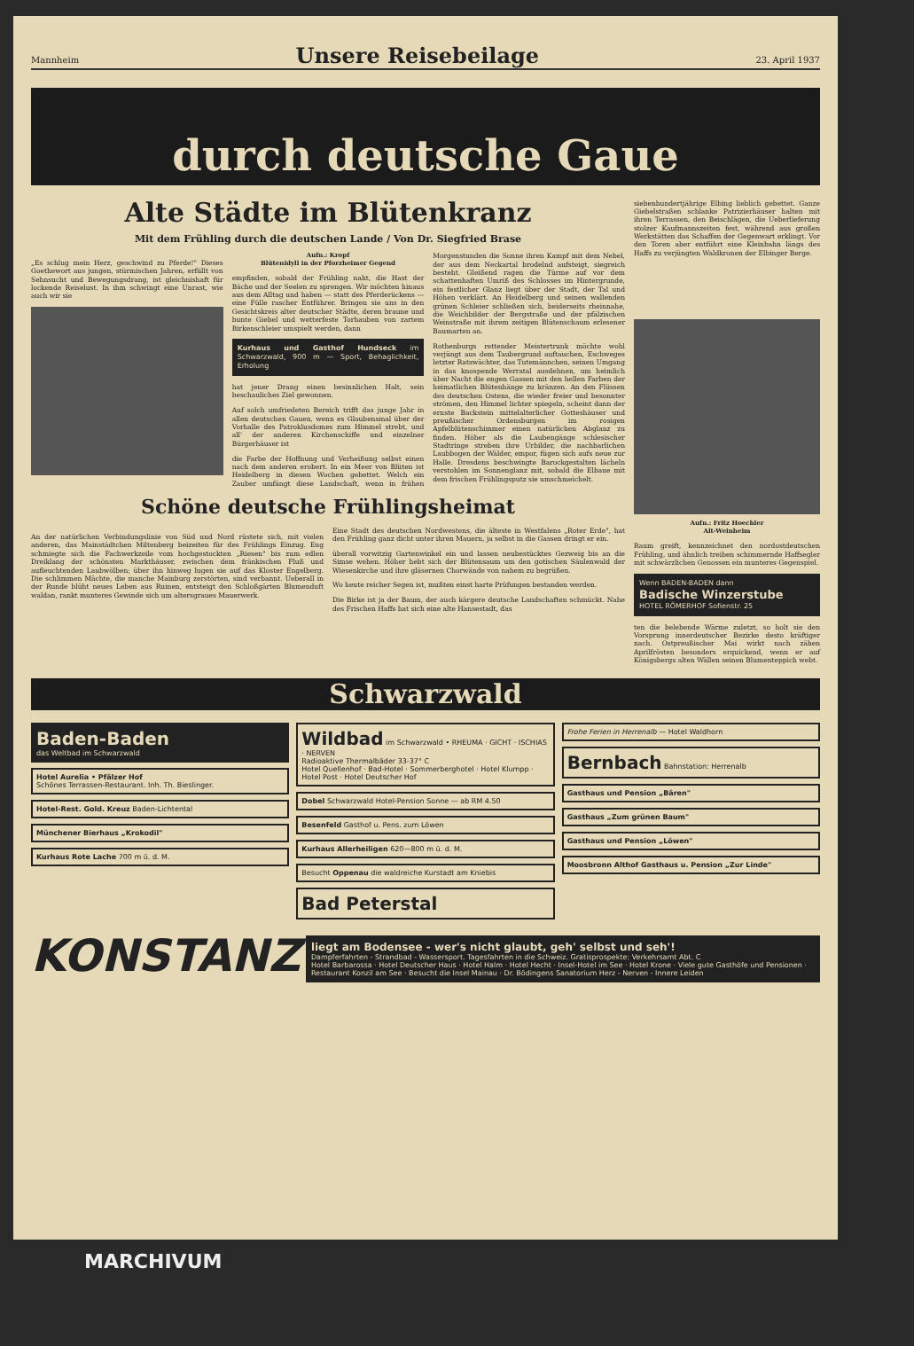Mannheim
Unsere Reisebeilage
23. April 1937
durch deutsche Gaue
Alte Städte im Blütenkranz
Mit dem Frühling durch die deutschen Lande / Von Dr. Siegfried Brase
„Es schlug mein Herz, geschwind zu Pferde!" Dieses Goethewort aus jungen, stürmischen Jahren, erfüllt von Sehnsucht und Bewegungsdrang, ist gleichnishaft für lockende Reiselust. In ihm schwingt eine Unrast, wie auch wir sie
Aufn.: Kropf
Blütenidyll in der Pforzheimer Gegend
empfinden, sobald der Frühling naht, die Hast der Bäche und der Seelen zu sprengen. Wir möchten hinaus aus dem Alltag und haben — statt des Pferderückens — eine Fülle rascher Entführer. Bringen sie uns in den Gesichtskreis alter deutscher Städte, deren braune und bunte Giebel und wetterfeste Torhauben von zartem Birkenschleier umspielt werden, dann
Kurhaus und Gasthof Hundseck im Schwarzwald, 900 m — Sport, Behaglichkeit, Erholung
hat jener Drang einen besinnlichen Halt, sein beschauliches Ziel gewonnen.
Auf solch umfriedeten Bereich trifft das junge Jahr in allen deutschen Gauen, wenn es Glaubensmal über der Vorhalle des Patroklusdomes zum Himmel strebt, und all' der anderen Kirchenschiffe und einzelner Bürgerhäuser ist
die Farbe der Hoffnung und Verheißung selbst einen nach dem anderen erobert. In ein Meer von Blüten ist Heidelberg in diesen Wochen gebettet. Welch ein Zauber umfängt diese Landschaft, wenn in frühen Morgenstunden die Sonne ihren Kampf mit dem Nebel, der aus dem Neckartal brodelnd aufsteigt, siegreich besteht. Gleißend ragen die Türme auf vor dem schattenhaften Umriß des Schlosses im Hintergrunde, ein festlicher Glanz liegt über der Stadt, der Tal und Höhen verklärt. An Heidelberg und seinen wallenden grünen Schleier schließen sich, beiderseits rheinnahe, die Weichbilder der Bergstraße und der pfälzischen Weinstraße mit ihrem zeitigen Blütenschaum erlesener Baumarten an.
Rothenburgs rettender Meistertrunk möchte wohl verjüngt aus dem Taubergrund auftauchen, Eschweges letzter Ratswächter, das Tutemännchen, seinen Umgang in das knospende Werratal ausdehnen, um heimlich über Nacht die engen Gassen mit den hellen Farben der heimatlichen Blütenhänge zu kränzen. An den Flüssen des deutschen Ostens, die wieder freier und besonnter strömen, den Himmel lichter spiegeln, scheint dann der ernste Backstein mittelalterlicher Gotteshäuser und preußischer Ordensburgen im rosigen Apfelblütenschimmer einen natürlichen Abglanz zu finden. Höher als die Laubengänge schlesischer Stadtringe streben ihre Urbilder, die nachbarlichen Laubbogen der Wälder, empor, fügen sich aufs neue zur Halle. Dresdens beschwingte Barockgestalten lächeln verstohlen im Sonnenglanz mit, sobald die Elbaue mit dem frischen Frühlingsputz sie umschmeichelt.
Schöne deutsche Frühlingsheimat
An der natürlichen Verbindungslinie von Süd und Nord rüstete sich, mit vielen anderen, das Mainstädtchen Miltenberg beizeiten für des Frühlings Einzug. Eng schmiegte sich die Fachwerkzeile vom hochgestockten „Riesen" bis zum edlen Dreiklang der schönsten Marktháuser, zwischen dem fränkischen Fluß und aufleuchtenden Laubwölben; über ihn hinweg lugen sie auf das Kloster Engelberg. Die schlimmen Mächte, die manche Mainburg zerstörten, sind verbannt. Ueberall in der Runde blüht neues Leben aus Ruinen, entsteigt den Schloßgärten Blumenduft waldan, rankt munteres Gewinde sich um altersgraues Mauerwerk.
Eine Stadt des deutschen Nordwestens, die älteste in Westfalens „Roter Erde", hat den Frühling ganz dicht unter ihren Mauern, ja selbst in die Gassen dringt er ein.
überall vorwitzig Gartenwinkel ein und lassen neubestücktes Gezweig bis an die Simse wehen. Höher hebt sich der Blütensaum um den gotischen Säulenwald der Wiesenkirche und ihre gläsernen Chorwände von nahem zu begrüßen.
Wo heute reicher Segen ist, mußten einst harte Prüfungen bestanden werden.
Die Birke ist ja der Baum, der auch kärgere deutsche Landschaften schmückt. Nahe des Frischen Haffs hat sich eine alte Hansestadt, das
siebenhundertjährige Elbing lieblich gebettet. Ganze Giebelstraßen schlanke Patrizierhäuser halten mit ihren Terrassen, den Beischlägen, die Ueberlieferung stolzer Kaufmannszeiten fest, während aus großen Werkstätten das Schaffen der Gegenwart erklingt. Vor den Toren aber entführt eine Kleinbahn längs des Haffs zu verjüngten Waldkronen der Elbinger Berge.
Aufn.: Fritz Hoechler
Alt-Weinheim
Raum greift, kennzeichnet den nordostdeutschen Frühling, und ähnlich treiben schimmernde Haffsegler mit schwärzlichen Genossen ein munteres Gegenspiel.
Wenn BADEN-BADEN dann
Badische Winzerstube
HOTEL RÖMERHOF Sofienstr. 25
ten die belebende Wärme zuletzt, so holt sie den Vorsprung innerdeutscher Bezirke desto kräftiger nach. Ostpreußischer Mai wirkt nach zähen Aprilfrösten besonders erquickend, wenn er auf Königsbergs alten Wällen seinen Blumenteppich webt.
Schwarzwald
Baden-Baden
das Weltbad im Schwarzwald
Hotel Aurelia • Pfälzer Hof
Schönes Terrassen-Restaurant. Inh. Th. Bieslinger.
Hotel-Rest. Gold. Kreuz Baden-Lichtental
Münchener Bierhaus „Krokodil"
Kurhaus Rote Lache 700 m ü. d. M.
Wildbad im Schwarzwald • RHEUMA · GICHT · ISCHIAS · NERVEN
Radioaktive Thermalbäder 33-37° C
Hotel Quellenhof · Bad-Hotel · Sommerberghotel · Hotel Klumpp · Hotel Post · Hotel Deutscher Hof
Dobel Schwarzwald Hotel-Pension Sonne — ab RM 4.50
Besenfeld Gasthof u. Pens. zum Löwen
Kurhaus Allerheiligen 620—800 m ü. d. M.
Besucht Oppenau die waldreiche Kurstadt am Kniebis
Bad Peterstal
Frohe Ferien in Herrenalb — Hotel Waldhorn
Bernbach Bahnstation: Herrenalb
Gasthaus und Pension „Bären"
Gasthaus „Zum grünen Baum"
Gasthaus und Pension „Löwen"
Moosbronn Althof Gasthaus u. Pension „Zur Linde"
KONSTANZ
liegt am Bodensee - wer's nicht glaubt, geh' selbst und seh'!
Dampferfahrten - Strandbad - Wassersport. Tagesfahrten in die Schweiz. Gratisprospekte: Verkehrsamt Abt. C
Hotel Barbarossa · Hotel Deutscher Haus · Hotel Halm · Hotel Hecht · Insel-Hotel im See · Hotel Krone · Viele gute Gasthöfe und Pensionen · Restaurant Konzil am See · Besucht die Insel Mainau · Dr. Bödingens Sanatorium Herz - Nerven - Innere Leiden
MARCHIVUM